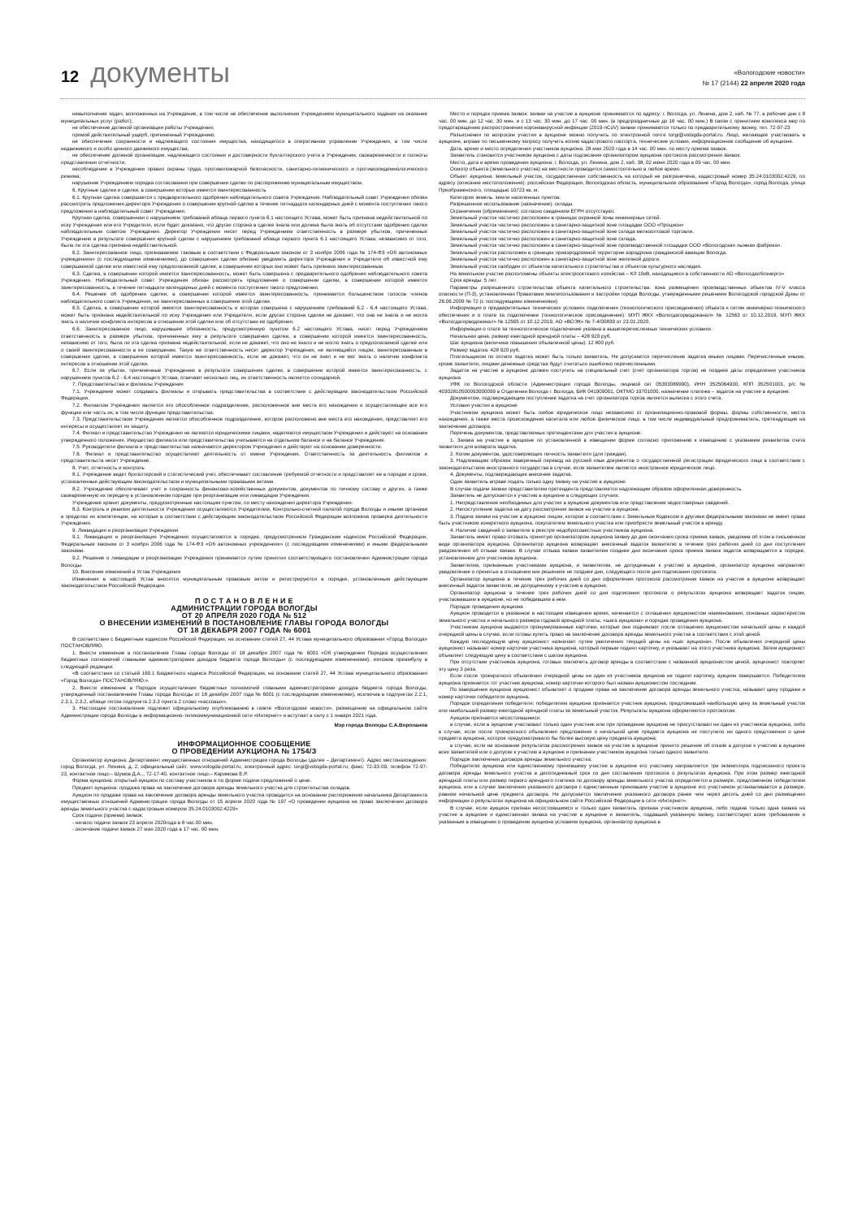12 документы
«Вологодские новости»
№ 17 (2144) 22 апреля 2020 года
невыполнение задач, возложенных на Учреждение, в том числе не обеспечение выполнения Учреждением муниципального задания на оказание муниципальных услуг (работ);
не обеспечение должной организации работы Учреждения;
прямой действительный ущерб, причиненный Учреждению;
не обеспечение сохранности и надлежащего состояния имущества, находящегося в оперативном управлении Учреждения, в том числе недвижимого и особо ценного движимого имущества;
не обеспечение должной организации, надлежащего состояния и достоверности бухгалтерского учета в Учреждении, своевременности и полноты представления отчетности;
несоблюдение в Учреждении правил охраны труда, противопожарной безопасности, санитарно-гигиенического и противоэпидемиологического режима;
нарушение Учреждением порядка согласования при совершении сделки по распоряжению муниципальным имуществом.
6. Крупные сделки и сделки, в совершении которых имеется заинтересованность
6.1. Крупная сделка совершается с предварительного одобрения наблюдательного совета Учреждения. Наблюдательный совет Учреждения обязан рассмотреть предложения директора Учреждения о совершении крупной сделки в течение пятнадцати календарных дней с момента поступления такого предложения в наблюдательный совет Учреждения.
Крупная сделка, совершенная с нарушением требований абзаца первого пункта 6.1 настоящего Устава, может быть признана недействительной по иску Учреждения или его Учредителя, если будет доказано, что другая сторона в сделке знала или должна была знать об отсутствии одобрения сделки наблюдательным советом Учреждения. Директор Учреждения несет перед Учреждением ответственность в размере убытков, причиненных Учреждению в результате совершения крупной сделки с нарушением требований абзаца первого пункта 6.1 настоящего Устава, независимо от того, была ли эта сделка признана недействительной.
6.2. Заинтересованное лицо, признаваемое таковым в соответствии с Федеральным законом от 3 ноября 2006 года № 174-ФЗ «Об автономных учреждениях» (с последующими изменениями), до совершения сделки обязано уведомить директора Учреждения и Учредителя об известной ему совершаемой сделке или известной ему предполагаемой сделке, в совершении которых оно может быть признано заинтересованным.
6.3. Сделка, в совершении которой имеется заинтересованность, может быть совершена с предварительного одобрения наблюдательного совета Учреждения. Наблюдательный совет Учреждения обязан рассмотреть предложение о совершении сделки, в совершении которой имеется заинтересованность, в течение пятнадцати календарных дней с момента поступления такого предложения.
6.4. Решение об одобрении сделки, в совершении которой имеется заинтересованность, принимается большинством голосов членов наблюдательного совета Учреждения, не заинтересованных в совершении этой сделки.
6.5. Сделка, в совершении которой имеется заинтересованность и которая совершена с нарушением требований 6.2 - 6.4 настоящего Устава, может быть признана недействительной по иску Учреждения или Учредителя, если другая сторона сделки не докажет, что она не знала и не могла знать о наличии конфликта интересов в отношении этой сделки или об отсутствии ее одобрения.
6.6. Заинтересованное лицо, нарушившее обязанность, предусмотренную пунктом 6.2 настоящего Устава, несет перед Учреждением ответственность в размере убытков, причиненных ему в результате совершения сделки, в совершении которой имеется заинтересованность, независимо от того, была ли эта сделка признана недействительной, если не докажет, что оно не знало и не могло знать о предполагаемой сделке или о своей заинтересованности в ее совершении. Такую же ответственность несет директор Учреждения, не являющийся лицом, заинтересованным в совершении сделки, в совершении которой имеется заинтересованность, если не докажет, что он не знал и не мог знать о наличии конфликта интересов в отношении этой сделки.
6.7. Если за убытки, причиненные Учреждению в результате совершения сделки, в совершении которой имеется заинтересованность, с нарушением пунктов 6.2 - 6.4 настоящего Устава, отвечают несколько лиц, их ответственность является солидарной.
7. Представительства и филиалы Учреждения
7.1. Учреждение может создавать филиалы и открывать представительства в соответствии с действующим законодательством Российской Федерации.
7.2. Филиалом Учреждения является его обособленное подразделение, расположенное вне места его нахождения и осуществляющее все его функции или часть их, в том числе функции представительства.
7.3. Представительством Учреждения является обособленное подразделение, которое расположено вне места его нахождения, представляет его интересы и осуществляет их защиту.
7.4. Филиал и представительство Учреждения не являются юридическими лицами, наделяются имуществом Учреждения и действуют на основании утвержденного положения. Имущество филиала или представительства учитывается на отдельном балансе и на балансе Учреждения.
7.5. Руководители филиала и представительства назначаются директором Учреждения и действуют на основании доверенности.
7.6. Филиал и представительство осуществляют деятельность от имени Учреждения. Ответственность за деятельность филиалов и представительств несет Учреждение.
8. Учет, отчетность и контроль
8.1. Учреждение ведет бухгалтерский и статистический учет, обеспечивает составление требуемой отчетности и представляет ее в порядке и сроки, установленные действующим законодательством и муниципальными правовыми актами.
8.2. Учреждение обеспечивает учет и сохранность финансово-хозяйственных документов, документов по личному составу и других, а также своевременную их передачу в установленном порядке при реорганизации или ликвидации Учреждения.
Учреждение хранит документы, предусмотренные настоящим пунктом, по месту нахождения директора Учреждения.
8.3. Контроль и ревизия деятельности Учреждения осуществляются Учредителем, Контрольно-счетной палатой города Вологды и иными органами в пределах их компетенции, на которые в соответствии с действующим законодательством Российской Федерации возложена проверка деятельности Учреждения.
9. Ликвидация и реорганизация Учреждения
9.1. Ликвидация и реорганизация Учреждения осуществляются в порядке, предусмотренном Гражданским кодексом Российской Федерации, Федеральным законом от 3 ноября 2006 года № 174-ФЗ «Об автономных учреждениях» (с последующими изменениями) и иными федеральными законами.
9.2. Решение о ликвидации и реорганизации Учреждения принимается путем принятия соответствующего постановления Администрации города Вологды.
10. Внесение изменений в Устав Учреждения
Изменения в настоящий Устав вносятся муниципальным правовым актом и регистрируются в порядке, установленным действующим законодательством Российской Федерации.
П О С Т А Н О В Л Е Н И Е
АДМИНИСТРАЦИИ ГОРОДА ВОЛОГДЫ
ОТ 20 АПРЕЛЯ 2020 ГОДА № 512
О ВНЕСЕНИИ ИЗМЕНЕНИЙ В ПОСТАНОВЛЕНИЕ ГЛАВЫ ГОРОДА ВОЛОГДЫ
ОТ 18 ДЕКАБРЯ 2007 ГОДА № 6001
В соответствии с Бюджетным кодексом Российской Федерации, на основании статей 27, 44 Устава муниципального образования «Город Вологда» ПОСТАНОВЛЯЮ:
1. Внести изменение в постановление Главы города Вологды от 18 декабря 2007 года № 6001 «Об утверждении Порядка осуществления бюджетных полномочий главными администраторами доходов бюджета города Вологды» (с последующими изменениями), изложив преамбулу в следующей редакции:
«В соответствии со статьей 160.1 Бюджетного кодекса Российской Федерации, на основании статей 27, 44 Устава муниципального образования «Город Вологда» ПОСТАНОВЛЯЮ:».
2. Внести изменение в Порядок осуществления бюджетных полномочий главными администраторами доходов бюджета города Вологды, утвержденный постановлением Главы города Вологды от 18 декабря 2007 года № 6001 (с последующими изменениями), исключив в подпунктах 2.2.1, 2.3.1, 2.3.2, абзаце пятом подпункта 2.3.3 пункта 2 слово «кассовых».
3. Настоящее постановление подлежит официальному опубликованию в газете «Вологодские новости», размещению на официальном сайте Администрации города Вологды в информационно-телекоммуникационной сети «Интернет» и вступает в силу с 1 января 2021 года.
Мэр города Вологды С.А.Воропанов
ИНФОРМАЦИОННОЕ СООБЩЕНИЕ
О ПРОВЕДЕНИИ АУКЦИОНА № 1754/З
Организатор аукциона: Департамент имущественных отношений Администрации города Вологды (далее – Департамент). Адрес местонахождения: город Вологда, ул. Ленина, д. 2, официальный сайт: www.vologda-portal.ru, электронный адрес: torgi@vologda-portal.ru; факс: 72-33-09; телефон 72-97-23, контактное лицо:– Шумов Д.А.., 72-17-40, контактное лицо:– Каримова Е.Р.
Форма аукциона: открытый аукцион по составу участников и по форме подачи предложений о цене.
Предмет аукциона: продажа права на заключение договора аренды земельного участка для строительства складов.
Аукцион по продаже права на заключение договора аренды земельного участка проводится на основании распоряжения начальника Департамента имущественных отношений Администрации города Вологды от 15 апреля 2020 года № 197 «О проведении аукциона на право заключения договора аренды земельного участка с кадастровым номером 35:24:0103002:4229»
Срок подачи (приема) заявок:
- начало подачи заявок 23 апреля 2020года в 8 час.00 мин.
- окончание подачи заявок 27 мая 2020 года в 17 час. 00 мин.
Место и порядок приема заявок: заявки на участие в аукционе принимаются по адресу: г. Вологда, ул. Ленина, дом 2, каб. № 77, в рабочие дни с 8 час. 00 мин. до 12 час. 30 мин. и с 13 час. 30 мин. до 17 час. 00 мин. (в предпраздничные до 16 час. 00 мин.) В связи с принятием комплекса мер по предотвращению распространения коронавирусной инфекции (2019-nCoV) заявки принимаются только по предварительному звонку, тел. 72-97-23
Разъяснения по вопросам участия в аукционе можно получить по электронной почте torgi@vologda-portal.ru. Лицо, желающее участвовать в аукционе, вправе по письменному запросу получить копию кадастрового паспорта, технические условия, информационное сообщение об аукционе.
Дата, время и место определения участников аукциона: 28 мая 2020 года в 14 час. 00 мин. по месту приема заявок.
Заявитель становится участником аукциона с даты подписания организатором аукциона протокола рассмотрения заявок.
Место, дата и время проведения аукциона: г. Вологда, ул. Ленина, дом 2, каб. 38, 02 июня 2020 года в 09 час. 00 мин.
Осмотр объекта (земельного участка) на местности проводится самостоятельно в любое время.
Объект аукциона: земельный участок, государственная собственность на который не разграничена, кадастровый номер 35:24:0103002:4229, по адресу (описание местоположения): российская Федерация, Вологодская область, муниципальное образование «Город Вологда», город Вологда, улица Преображенского, площадью 10723 кв. м.
Категория земель: земли населенных пунктов.
Разрешенное использование (назначение): склады.
Ограничения (обременения): согласно сведениям ЕГРН отсутствуют.
Земельный участок частично расположен в границах охранной зоны инженерных сетей.
Земельный участок частично расположен в санитарно-защитной зоне площадки ООО «Процион»
Земельный участок частично расположен в санитарно-защитной зоне склада мелкооптовой торговли.
Земельный участок частично расположен в санитарно-защитной зоне склада.
Земельный участок частично расположен в санитарно-защитной зоне производственной площадки ООО «Вологодская лыжная фабрика».
Земельный участок расположен в границах приаэродромной территории аэродрома гражданской авиации Вологда.
Земельный участок частично расположен в санитарно-защитной зоне железной дороги.
Земельный участок свободен от объектов капитального строительства и объектов культурного наследия.
На земельном участке расположены объекты электросетевого хозяйства – КЛ 10кВ, находящиеся в собственности АО «Вологдаоблэнерго»
Срок аренды: 5 лет.
Параметры разрешенного строительства объекта капитального строительства: зона размещения производственных объектов IV-V класса опасности (П-3), установленная Правилами землепользования и застройки города Вологды, утвержденными решением Вологодской городской Думы от 26.06.2009 № 72 (с последующими изменениями)
Информация о предварительных технических условиях подключения (технологического присоединения) объекта к сетям инженерно-технического обеспечения и о плате за подключение (технологическое присоединение): МУП ЖКХ «Вологдагорводоканал» № 12563 от 10.12.2019, МУП ЖКХ «Вологдагорводоканал» № 12565 от 10.12.2019, АО «ВОЭК» № 7-4/00839 от 23.01.2020.
Информация о плате за технологическое подключение указана в вышеперечисленных технических условиях.
Начальная цена: размер ежегодной арендной платы – 428 920 руб.
Шаг аукциона (величина повышения объявленной цены): 12 800 руб.
Размер задатка: 428 920 руб.
Плательщиком по оплате задатка может быть только заявитель. Не допускается перечисление задатка иными лицами. Перечисленные иными, кроме заявителя, лицами денежные средства будут считаться ошибочно перечисленными.
Задаток на участие в аукционе должен поступить на специальный счет (счет организатора торгов) не позднее даты определения участников аукциона
УФК по Вологодской области (Администрация города Вологды, лицевой сет 05303089990), ИНН 3525064930, КПП 352501001, р/с № 40302810500093000099 в Отделении Вологда г. Вологда, БИК 041909001, ОКТМО 19701000, назначение платежа – задаток на участие в аукционе.
Документом, подтверждающим поступление задатка на счет организатора торгов является выписка с этого счета.
Условия участия в аукционе
Участником аукциона может быть любое юридическое лицо независимо от организационно-правовой формы, формы собственности, места нахождения, а также места происхождения капитала или любое физическое лицо, в том числе индивидуальный предприниматель, претендующие на заключение договора.
Перечень документов, представляемых претендентами для участия в аукционе:
1. Заявка на участие в аукционе по установленной в извещении форме согласно приложению к извещению с указанием реквизитов счета заявителя для возврата задатка.
2. Копии документов, удостоверяющих личность заявителя (для граждан).
3. Надлежащим образом заверенный перевод на русский язык документов о государственной регистрации юридического лица в соответствии с законодательством иностранного государства в случае, если заявителем является иностранное юридическое лицо.
4. Документы, подтверждающие внесение задатка.
Один заявитель вправе подать только одну заявку на участие в аукционе.
В случае подачи заявки представителем претендента представляется надлежащим образом оформленная доверенность.
Заявитель не допускается к участию в аукционе в следующих случаях:
1. Непредставление необходимых для участия в аукционе документов или представление недостоверных сведений.
2. Непоступление задатка на дату рассмотрения заявок на участие в аукционе.
3. Подача заявки на участие в аукционе лицом, которое в соответствии с Земельным Кодексом и другими федеральными законами не имеет права быть участником конкретного аукциона, покупателем земельного участка или приобрести земельный участок в аренду.
4. Наличие сведений о заявителе в реестре недобросовестных участников аукциона.
Заявитель имеет право отозвать принятую организатором аукциона заявку до дня окончания срока приема заявок, уведомив об этом в письменном виде организатора аукциона. Организатор аукциона возвращает внесенный задаток заявителю в течение трех рабочих дней со дня поступления уведомления об отзыве заявки. В случае отзыва заявки заявителем позднее дня окончания срока приема заявок задаток возвращается в порядке, установленном для участников аукциона.
Заявителям, признанным участниками аукциона, и заявителям, не допущенным к участию в аукционе, организатор аукциона направляет уведомление о принятых в отношении них решениях не позднее дня, следующего после дня подписания протокола.
Организатор аукциона в течение трех рабочих дней со дня оформления протокола рассмотрения заявок на участие в аукционе возвращает внесенный задаток заявителю, не допущенному к участию в аукционе.
Организатор аукциона в течение трех рабочих дней со дня подписания протокола о результатах аукциона возвращает задаток лицам, участвовавшим в аукционе, но не победившим в нем.
Порядок проведения аукциона
Аукцион проводится в указанное в настоящем извещении время, начинается с оглашения аукционистом наименования, основных характеристик земельного участка и начального размера годовой арендной платы, «шага аукциона» и порядка проведения аукциона.
Участникам аукциона выдаются пронумерованные карточки, которые они поднимают после оглашения аукционистом начальной цены и каждой очередной цены в случае, если готовы купить право на заключение договора аренды земельного участка в соответствии с этой ценой.
Каждую последующую цену аукционист назначает путем увеличения текущей цены на «шаг аукциона». После объявления очередной цены аукционист называет номер карточки участника аукциона, который первым поднял карточку, и указывает на этого участника аукциона. Затем аукционист объявляет следующую цену в соответствии с шагом аукциона.
При отсутствии участников аукциона, готовых заключить договор аренды в соответствии с названной аукционистом ценой, аукционист повторяет эту цену 3 раза.
Если после троекратного объявления очередной цены ни один из участников аукциона не поднял карточку, аукцион завершается. Победителем аукциона признается тот участник аукциона, номер карточки которого был назван аукционистом последним.
По завершении аукциона аукционист объявляет о продаже права на заключение договора аренды земельного участка, называет цену продажи и номер карточки победителя аукциона.
Порядок определения победителя: победителем аукциона признается участник аукциона, предложивший наибольшую цену за земельный участок или наибольший размер ежегодной арендной платы за земельный участок. Результаты аукциона оформляются протоколом.
Аукцион признается несостоявшимся:
в случае, если в аукционе участвовал только один участник или при проведении аукциона не присутствовал ни один из участников аукциона, либо в случае, если после троекратного объявления предложения о начальной цене предмета аукциона не поступило ни одного предложения о цене предмета аукциона, которое предусматривало бы более высокую цену предмета аукциона;
в случае, если на основании результатов рассмотрения заявок на участие в аукционе принято решение об отказе в допуске к участию в аукционе всех заявителей или о допуске к участию в аукционе и признании участником аукциона только одного заявителя.
Порядок заключения договора аренды земельного участка:
Победителю аукциона или единственному принявшему участие в аукционе его участнику направляется три экземпляра подписанного проекта договора аренды земельного участка в десятидневный срок со дня составления протокола о результатах аукциона. При этом размер ежегодной арендной платы или размер первого арендного платежа по договору аренды земельного участка определяется в размере, предложенном победителем аукциона, или в случае заключения указанного договора с единственным принявшим участие в аукционе его участником устанавливается в размере, равном начальной цене предмета договора. Не допускается заключение указанного договора ранее чем через десять дней со дня размещения информации о результатах аукциона на официальном сайте Российской Федерации в сети «Интернет».
В случае, если аукцион признан несостоявшимся и только один заявитель признан участником аукциона, либо подана только одна заявка на участие в аукционе и единственная заявка на участие в аукционе и заявитель, подавший указанную заявку, соответствуют всем требованиям и указанным в извещении о проведении аукциона условиям аукциона, организатор аукциона в